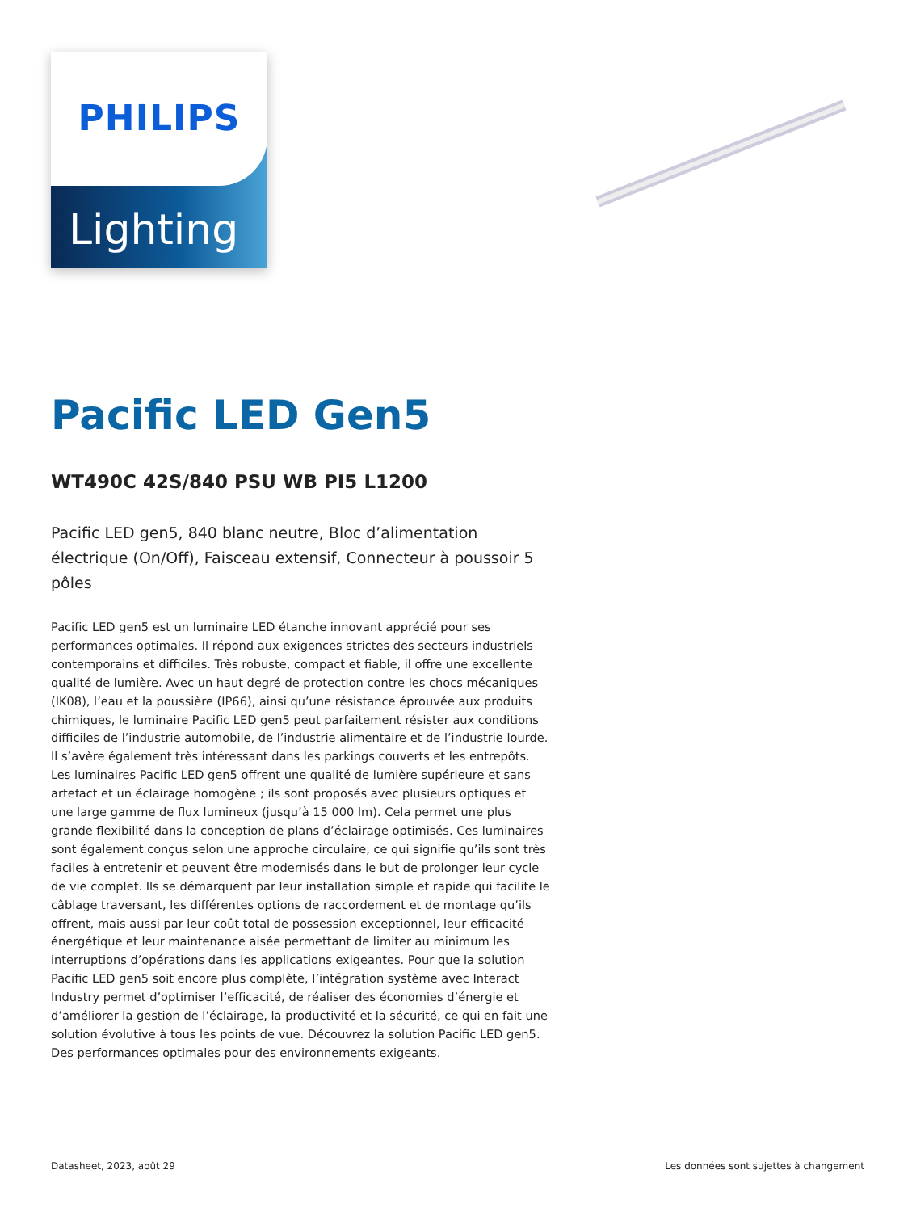PHILIPS
Lighting
Pacific LED Gen5
WT490C 42S/840 PSU WB PI5 L1200
Pacific LED gen5, 840 blanc neutre, Bloc d’alimentation électrique (On/Off), Faisceau extensif, Connecteur à poussoir 5 pôles
Pacific LED gen5 est un luminaire LED étanche innovant apprécié pour ses performances optimales. Il répond aux exigences strictes des secteurs industriels contemporains et difficiles. Très robuste, compact et fiable, il offre une excellente qualité de lumière. Avec un haut degré de protection contre les chocs mécaniques (IK08), l’eau et la poussière (IP66), ainsi qu’une résistance éprouvée aux produits chimiques, le luminaire Pacific LED gen5 peut parfaitement résister aux conditions difficiles de l’industrie automobile, de l’industrie alimentaire et de l’industrie lourde. Il s’avère également très intéressant dans les parkings couverts et les entrepôts. Les luminaires Pacific LED gen5 offrent une qualité de lumière supérieure et sans artefact et un éclairage homogène ; ils sont proposés avec plusieurs optiques et une large gamme de flux lumineux (jusqu’à 15 000 lm). Cela permet une plus grande flexibilité dans la conception de plans d’éclairage optimisés. Ces luminaires sont également conçus selon une approche circulaire, ce qui signifie qu’ils sont très faciles à entretenir et peuvent être modernisés dans le but de prolonger leur cycle de vie complet. Ils se démarquent par leur installation simple et rapide qui facilite le câblage traversant, les différentes options de raccordement et de montage qu’ils offrent, mais aussi par leur coût total de possession exceptionnel, leur efficacité énergétique et leur maintenance aisée permettant de limiter au minimum les interruptions d’opérations dans les applications exigeantes. Pour que la solution Pacific LED gen5 soit encore plus complète, l’intégration système avec Interact Industry permet d’optimiser l’efficacité, de réaliser des économies d’énergie et d’améliorer la gestion de l’éclairage, la productivité et la sécurité, ce qui en fait une solution évolutive à tous les points de vue. Découvrez la solution Pacific LED gen5. Des performances optimales pour des environnements exigeants.
Datasheet, 2023, août 29 Les données sont sujettes à changement